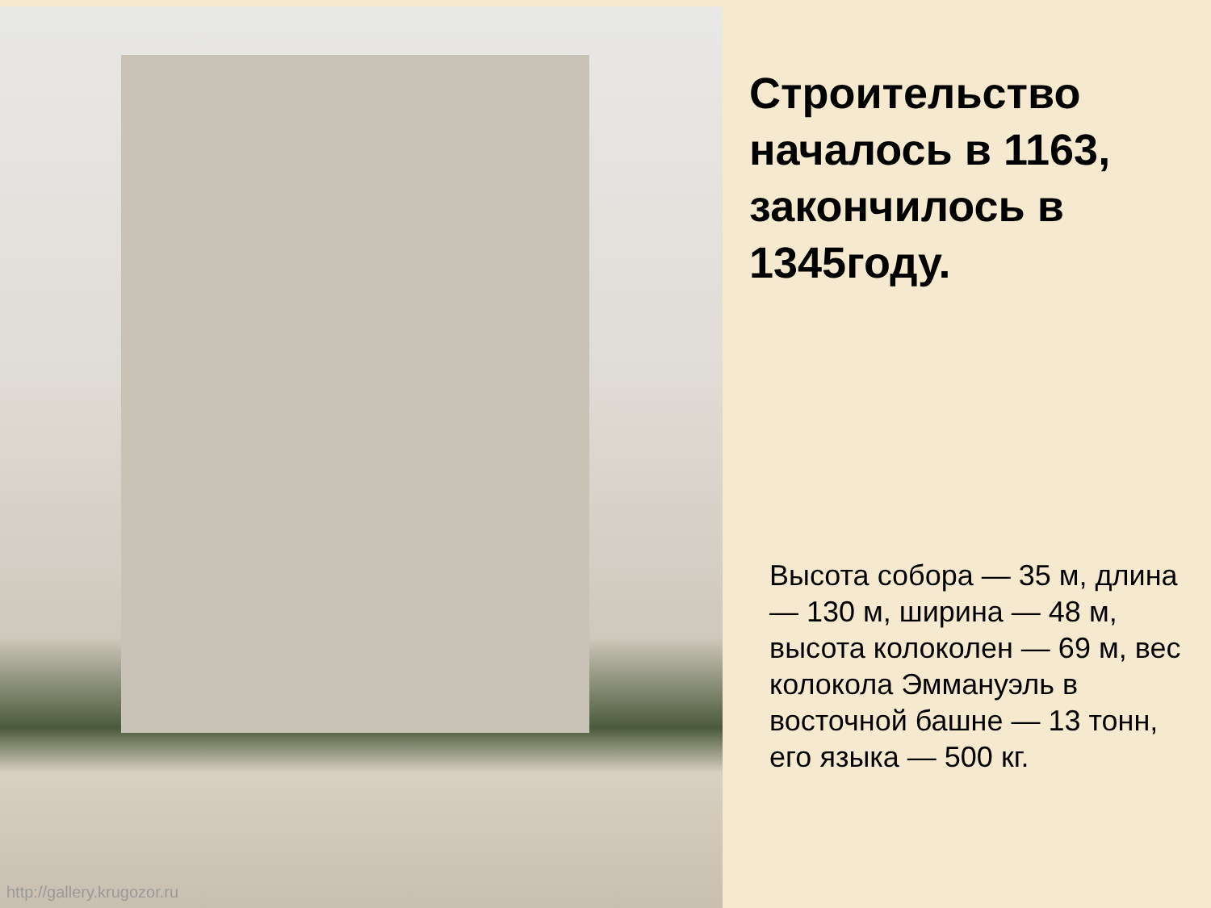http://gallery.krugozor.ru
Строительство началось в 1163, закончилось в 1345году.
Высота собора — 35 м, длина — 130 м, ширина — 48 м, высота колоколен — 69 м, вес колокола Эммануэль в восточной башне — 13 тонн, его языка — 500 кг.